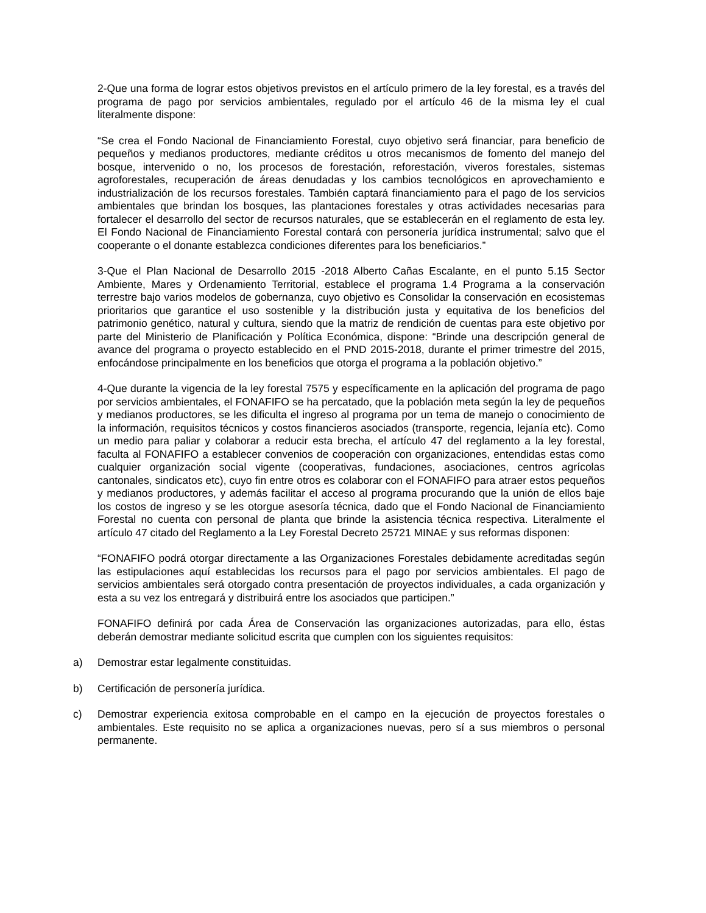2-Que una forma de lograr estos objetivos previstos en el artículo primero de la ley forestal, es a través del programa de pago por servicios ambientales, regulado por el artículo 46 de la misma ley el cual literalmente dispone:
“Se crea el Fondo Nacional de Financiamiento Forestal, cuyo objetivo será financiar, para beneficio de pequeños y medianos productores, mediante créditos u otros mecanismos de fomento del manejo del bosque, intervenido o no, los procesos de forestación, reforestación, viveros forestales, sistemas agroforestales, recuperación de áreas denudadas y los cambios tecnológicos en aprovechamiento e industrialización de los recursos forestales. También captará financiamiento para el pago de los servicios ambientales que brindan los bosques, las plantaciones forestales y otras actividades necesarias para fortalecer el desarrollo del sector de recursos naturales, que se establecerán en el reglamento de esta ley. El Fondo Nacional de Financiamiento Forestal contará con personería jurídica instrumental; salvo que el cooperante o el donante establezca condiciones diferentes para los beneficiarios.”
3-Que el Plan Nacional de Desarrollo 2015 -2018 Alberto Cañas Escalante, en el punto 5.15 Sector Ambiente, Mares y Ordenamiento Territorial, establece el programa 1.4 Programa a la conservación terrestre bajo varios modelos de gobernanza, cuyo objetivo es Consolidar la conservación en ecosistemas prioritarios que garantice el uso sostenible y la distribución justa y equitativa de los beneficios del patrimonio genético, natural y cultura, siendo que la matriz de rendición de cuentas para este objetivo por parte del Ministerio de Planificación y Política Económica, dispone: “Brinde una descripción general de avance del programa o proyecto establecido en el PND 2015-2018, durante el primer trimestre del 2015, enfocándose principalmente en los beneficios que otorga el programa a la población objetivo.”
4-Que durante la vigencia de la ley forestal 7575 y específicamente en la aplicación del programa de pago por servicios ambientales, el FONAFIFO se ha percatado, que la población meta según la ley de pequeños y medianos productores, se les dificulta el ingreso al programa por un tema de manejo o conocimiento de la información, requisitos técnicos y costos financieros asociados (transporte, regencia, lejanía etc). Como un medio para paliar y colaborar a reducir esta brecha, el artículo 47 del reglamento a la ley forestal, faculta al FONAFIFO a establecer convenios de cooperación con organizaciones, entendidas estas como cualquier organización social vigente (cooperativas, fundaciones, asociaciones, centros agrícolas cantonales, sindicatos etc), cuyo fin entre otros es colaborar con el FONAFIFO para atraer estos pequeños y medianos productores, y además facilitar el acceso al programa procurando que la unión de ellos baje los costos de ingreso y se les otorgue asesoría técnica, dado que el Fondo Nacional de Financiamiento Forestal no cuenta con personal de planta que brinde la asistencia técnica respectiva. Literalmente el artículo 47 citado del Reglamento a la Ley Forestal Decreto 25721 MINAE y sus reformas disponen:
“FONAFIFO podrá otorgar directamente a las Organizaciones Forestales debidamente acreditadas según las estipulaciones aquí establecidas los recursos para el pago por servicios ambientales. El pago de servicios ambientales será otorgado contra presentación de proyectos individuales, a cada organización y esta a su vez los entregará y distribuirá entre los asociados que participen.”
FONAFIFO definirá por cada Área de Conservación las organizaciones autorizadas, para ello, éstas deberán demostrar mediante solicitud escrita que cumplen con los siguientes requisitos:
a) Demostrar estar legalmente constituidas.
b) Certificación de personería jurídica.
c) Demostrar experiencia exitosa comprobable en el campo en la ejecución de proyectos forestales o ambientales. Este requisito no se aplica a organizaciones nuevas, pero sí a sus miembros o personal permanente.